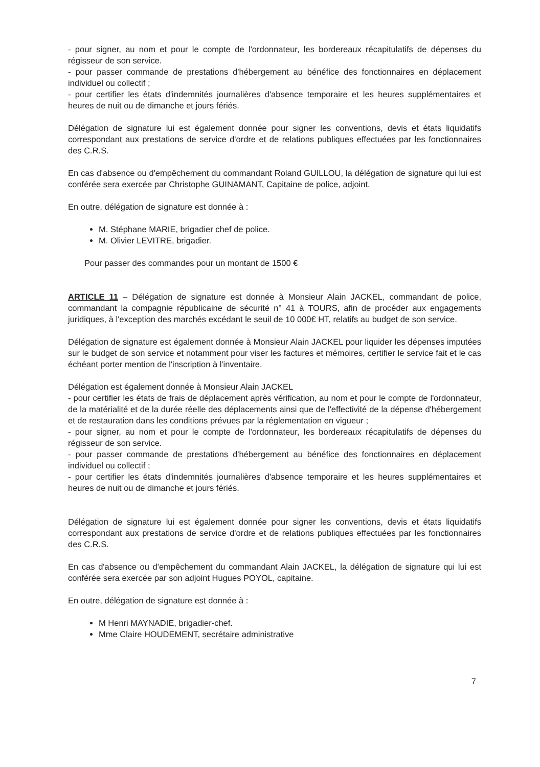- pour signer, au nom et pour le compte de l'ordonnateur, les bordereaux récapitulatifs de dépenses du régisseur de son service.
- pour passer commande de prestations d'hébergement au bénéfice des fonctionnaires en déplacement individuel ou collectif ;
- pour certifier les états d'indemnités journalières d'absence temporaire et les heures supplémentaires et heures de nuit ou de dimanche et jours fériés.
Délégation de signature lui est également donnée pour signer les conventions, devis et états liquidatifs correspondant aux prestations de service d'ordre et de relations publiques effectuées par les fonctionnaires des C.R.S.
En cas d'absence ou d'empêchement du commandant Roland GUILLOU, la délégation de signature qui lui est conférée sera exercée par Christophe GUINAMANT, Capitaine de police, adjoint.
En outre, délégation de signature est donnée à :
M. Stéphane MARIE, brigadier chef de police.
M. Olivier LEVITRE, brigadier.
Pour passer des commandes pour un montant de 1500 €
ARTICLE 11 – Délégation de signature est donnée à Monsieur Alain JACKEL, commandant de police, commandant la compagnie républicaine de sécurité n° 41 à TOURS, afin de procéder aux engagements juridiques, à l'exception des marchés excédant le seuil de 10 000€ HT, relatifs au budget de son service.
Délégation de signature est également donnée à Monsieur Alain JACKEL pour liquider les dépenses imputées sur le budget de son service et notamment pour viser les factures et mémoires, certifier le service fait et le cas échéant porter mention de l'inscription à l'inventaire.
Délégation est également donnée à Monsieur Alain JACKEL
- pour certifier les états de frais de déplacement après vérification, au nom et pour le compte de l'ordonnateur, de la matérialité et de la durée réelle des déplacements ainsi que de l'effectivité de la dépense d'hébergement et de restauration dans les conditions prévues par la réglementation en vigueur ;
- pour signer, au nom et pour le compte de l'ordonnateur, les bordereaux récapitulatifs de dépenses du régisseur de son service.
- pour passer commande de prestations d'hébergement au bénéfice des fonctionnaires en déplacement individuel ou collectif ;
- pour certifier les états d'indemnités journalières d'absence temporaire et les heures supplémentaires et heures de nuit ou de dimanche et jours fériés.
Délégation de signature lui est également donnée pour signer les conventions, devis et états liquidatifs correspondant aux prestations de service d'ordre et de relations publiques effectuées par les fonctionnaires des C.R.S.
En cas d'absence ou d'empêchement du commandant Alain JACKEL, la délégation de signature qui lui est conférée sera exercée par son adjoint Hugues POYOL, capitaine.
En outre, délégation de signature est donnée à :
M Henri MAYNADIE, brigadier-chef.
Mme Claire HOUDEMENT, secrétaire administrative
7